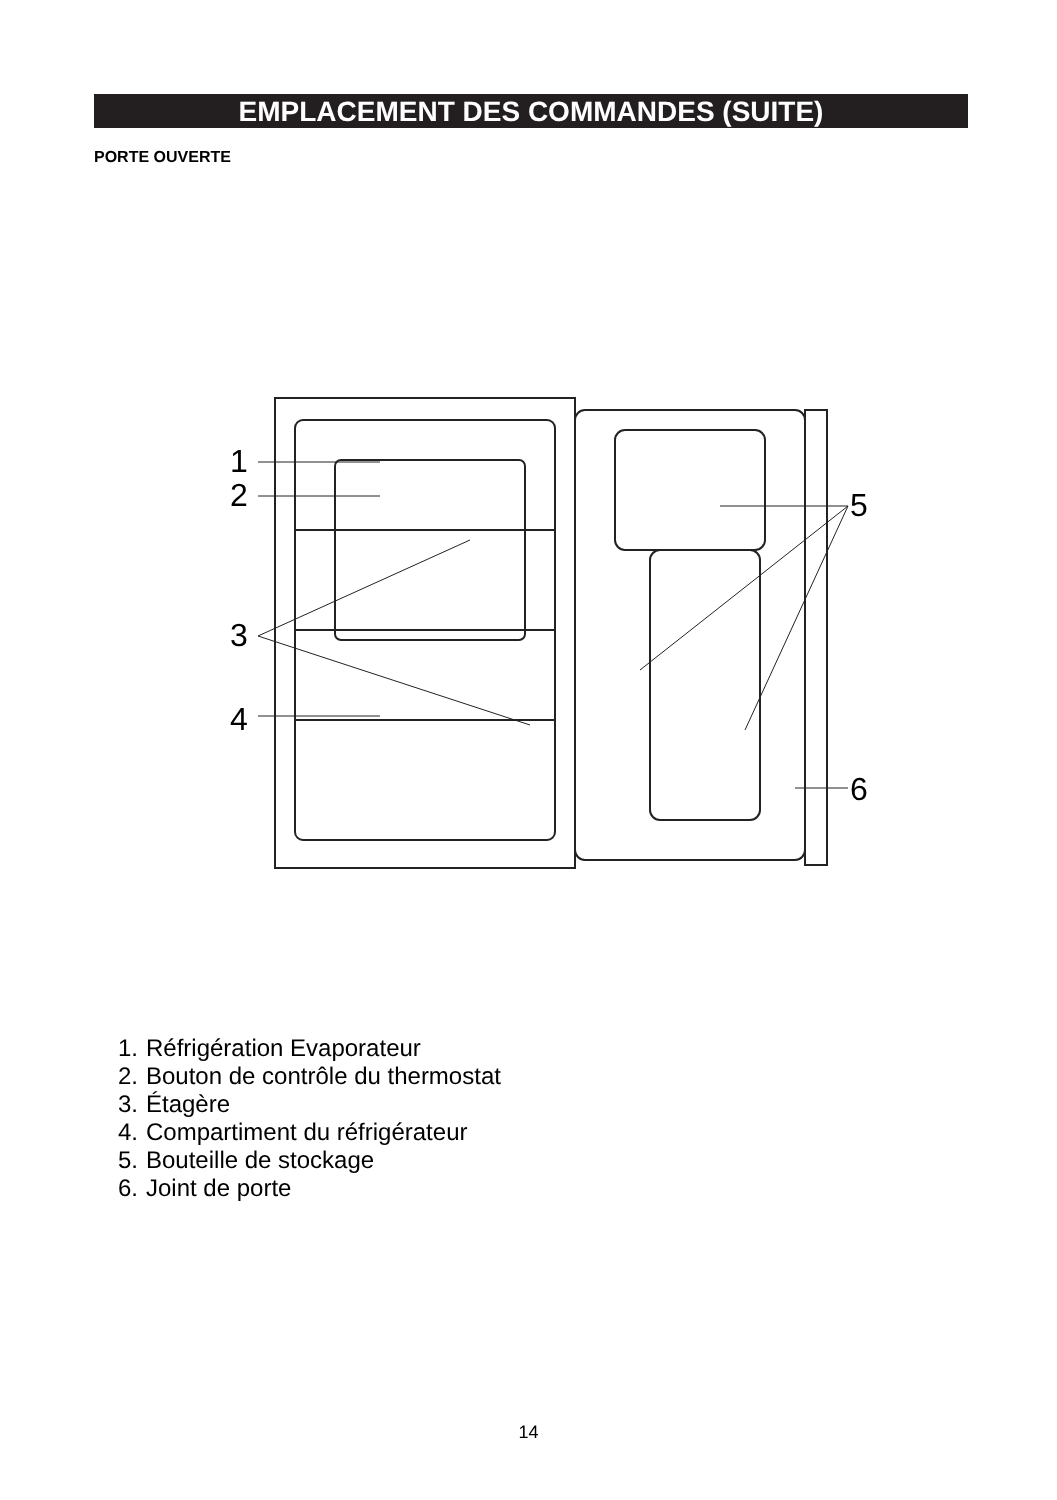EMPLACEMENT DES COMMANDES (SUITE)
PORTE OUVERTE
1
2
3
4
5
6
1. Réfrigération Evaporateur
2. Bouton de contrôle du thermostat
3. Étagère
4. Compartiment du réfrigérateur
5. Bouteille de stockage
6. Joint de porte
14